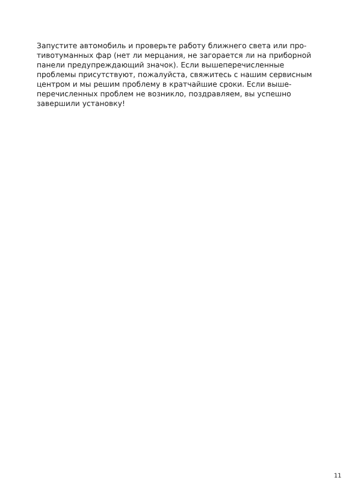Запустите автомобиль и проверьте работу ближнего света или про-
тивотуманных фар (нет ли мерцания, не загорается ли на приборной
панели предупреждающий значок). Если вышеперечисленные
проблемы присутствуют, пожалуйста, свяжитесь с нашим сервисным
центром и мы решим проблему в кратчайшие сроки. Если выше-
перечисленных проблем не возникло, поздравляем, вы успешно
завершили установку!
11